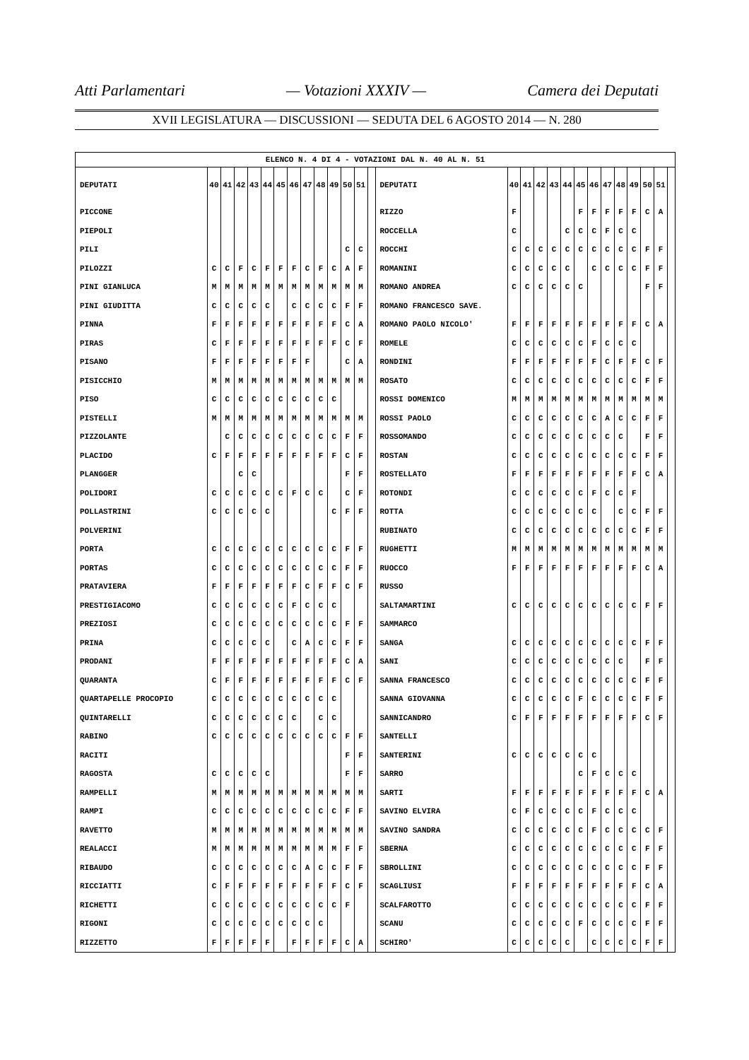Atti Parlamentari — Votazioni XXXIV — Camera dei Deputati
XVII LEGISLATURA — DISCUSSIONI — SEDUTA DEL 6 AGOSTO 2014 — N. 280
| ELENCO N. 4 DI 4 - VOTAZIONI DAL N. 40 AL N. 51 | | | | | | | | | | | | | | | | | | | | | | | | | | | |
| DEPUTATI | 40 | 41 | 42 | 43 | 44 | 45 | 46 | 47 | 48 | 49 | 50 | 51 | | DEPUTATI | 40 | 41 | 42 | 43 | 44 | 45 | 46 | 47 | 48 | 49 | 50 | 51 | |
| PICCONE | | | | | | | | | | | | | | RIZZO | F | | | | | F | F | F | F | F | C | A | |
| PIEPOLI | | | | | | | | | | | | | | ROCCELLA | C | | | | C | C | C | F | C | C | | | |
| PILI | | | | | | | | | | | C | C | | ROCCHI | C | C | C | C | C | C | C | C | C | C | F | F | |
| PILOZZI | C | C | F | C | F | F | F | C | F | C | A | F | | ROMANINI | C | C | C | C | C | | C | C | C | C | F | F | |
| PINI GIANLUCA | M | M | M | M | M | M | M | M | M | M | M | M | | ROMANO ANDREA | C | C | C | C | C | C | | | | | F | F | |
| PINI GIUDITTA | C | C | C | C | C | | C | C | C | C | F | F | | ROMANO FRANCESCO SAVE. | | | | | | | | | | | | | |
| PINNA | F | F | F | F | F | F | F | F | F | F | C | A | | ROMANO PAOLO NICOLO' | F | F | F | F | F | F | F | F | F | F | C | A | |
| PIRAS | C | F | F | F | F | F | F | F | F | F | C | F | | ROMELE | C | C | C | C | C | C | F | C | C | C | | | |
| PISANO | F | F | F | F | F | F | F | F | | | C | A | | RONDINI | F | F | F | F | F | F | F | C | F | F | C | F | |
| PISICCHIO | M | M | M | M | M | M | M | M | M | M | M | M | | ROSATO | C | C | C | C | C | C | C | C | C | C | F | F | |
| PISO | C | C | C | C | C | C | C | C | C | C | | | | ROSSI DOMENICO | M | M | M | M | M | M | M | M | M | M | M | M | |
| PISTELLI | M | M | M | M | M | M | M | M | M | M | M | M | | ROSSI PAOLO | C | C | C | C | C | C | C | A | C | C | F | F | |
| PIZZOLANTE | | C | C | C | C | C | C | C | C | C | F | F | | ROSSOMANDO | C | C | C | C | C | C | C | C | C | | F | F | |
| PLACIDO | C | F | F | F | F | F | F | F | F | F | C | F | | ROSTAN | C | C | C | C | C | C | C | C | C | C | F | F | |
| PLANGGER | | | C | C | | | | | | | F | F | | ROSTELLATO | F | F | F | F | F | F | F | F | F | F | C | A | |
| POLIDORI | C | C | C | C | C | C | F | C | C | | C | F | | ROTONDI | C | C | C | C | C | C | F | C | C | F | | | |
| POLLASTRINI | C | C | C | C | C | | | | | C | F | F | | ROTTA | C | C | C | C | C | C | C | | C | C | F | F | |
| POLVERINI | | | | | | | | | | | | | | RUBINATO | C | C | C | C | C | C | C | C | C | C | F | F | |
| PORTA | C | C | C | C | C | C | C | C | C | C | F | F | | RUGHETTI | M | M | M | M | M | M | M | M | M | M | M | M | |
| PORTAS | C | C | C | C | C | C | C | C | C | C | F | F | | RUOCCO | F | F | F | F | F | F | F | F | F | F | C | A | |
| PRATAVIERA | F | F | F | F | F | F | F | C | F | F | C | F | | RUSSO | | | | | | | | | | | | | |
| PRESTIGIACOMO | C | C | C | C | C | C | F | C | C | C | | | | SALTAMARTINI | C | C | C | C | C | C | C | C | C | C | F | F | |
| PREZIOSI | C | C | C | C | C | C | C | C | C | C | F | F | | SAMMARCO | | | | | | | | | | | | | |
| PRINA | C | C | C | C | C | | C | A | C | C | F | F | | SANGA | C | C | C | C | C | C | C | C | C | C | F | F | |
| PRODANI | F | F | F | F | F | F | F | F | F | F | C | A | | SANI | C | C | C | C | C | C | C | C | C | | F | F | |
| QUARANTA | C | F | F | F | F | F | F | F | F | F | C | F | | SANNA FRANCESCO | C | C | C | C | C | C | C | C | C | C | F | F | |
| QUARTAPELLE PROCOPIO | C | C | C | C | C | C | C | C | C | C | | | | SANNA GIOVANNA | C | C | C | C | C | F | C | C | C | C | F | F | |
| QUINTARELLI | C | C | C | C | C | C | C | | C | C | | | | SANNICANDRO | C | F | F | F | F | F | F | F | F | F | C | F | |
| RABINO | C | C | C | C | C | C | C | C | C | C | F | F | | SANTELLI | | | | | | | | | | | | | |
| RACITI | | | | | | | | | | | F | F | | SANTERINI | C | C | C | C | C | C | C | | | | | | |
| RAGOSTA | C | C | C | C | C | | | | | | F | F | | SARRO | | | | | | C | F | C | C | C | | | |
| RAMPELLI | M | M | M | M | M | M | M | M | M | M | M | M | | SARTI | F | F | F | F | F | F | F | F | F | F | C | A | |
| RAMPI | C | C | C | C | C | C | C | C | C | C | F | F | | SAVINO ELVIRA | C | F | C | C | C | C | F | C | C | C | | | |
| RAVETTO | M | M | M | M | M | M | M | M | M | M | M | M | | SAVINO SANDRA | C | C | C | C | C | C | F | C | C | C | C | F | |
| REALACCI | M | M | M | M | M | M | M | M | M | M | F | F | | SBERNA | C | C | C | C | C | C | C | C | C | C | F | F | |
| RIBAUDO | C | C | C | C | C | C | C | A | C | C | F | F | | SBROLLINI | C | C | C | C | C | C | C | C | C | C | F | F | |
| RICCIATTI | C | F | F | F | F | F | F | F | F | F | C | F | | SCAGLIUSI | F | F | F | F | F | F | F | F | F | F | C | A | |
| RICHETTI | C | C | C | C | C | C | C | C | C | C | F | | | SCALFAROTTO | C | C | C | C | C | C | C | C | C | C | F | F | |
| RIGONI | C | C | C | C | C | C | C | C | C | | | | | SCANU | C | C | C | C | C | F | C | C | C | C | F | F | |
| RIZZETTO | F | F | F | F | F | | F | F | F | F | C | A | | SCHIRO' | C | C | C | C | C | | C | C | C | C | F | F | |